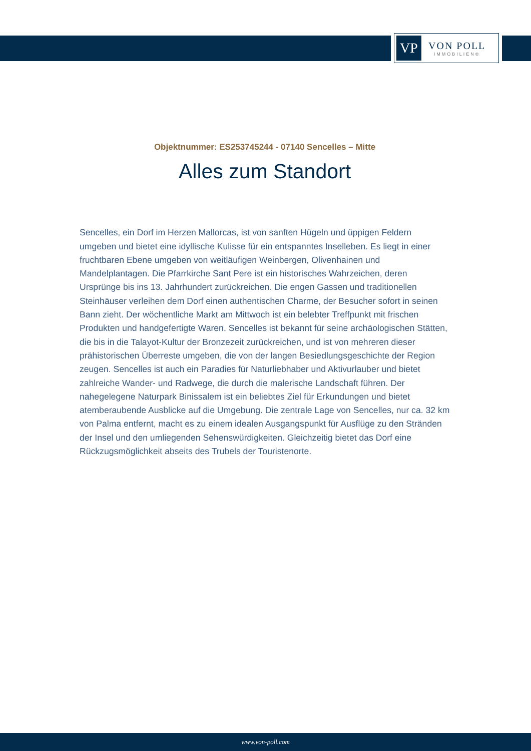VP
VON POLL
IMMOBILIEN®
Objektnummer: ES253745244 - 07140 Sencelles – Mitte
Alles zum Standort
Sencelles, ein Dorf im Herzen Mallorcas, ist von sanften Hügeln und üppigen Feldern umgeben und bietet eine idyllische Kulisse für ein entspanntes Inselleben. Es liegt in einer fruchtbaren Ebene umgeben von weitläufigen Weinbergen, Olivenhainen und Mandelplantagen. Die Pfarrkirche Sant Pere ist ein historisches Wahrzeichen, deren Ursprünge bis ins 13. Jahrhundert zurückreichen. Die engen Gassen und traditionellen Steinhäuser verleihen dem Dorf einen authentischen Charme, der Besucher sofort in seinen Bann zieht. Der wöchentliche Markt am Mittwoch ist ein belebter Treffpunkt mit frischen Produkten und handgefertigte Waren. Sencelles ist bekannt für seine archäologischen Stätten, die bis in die Talayot-Kultur der Bronzezeit zurückreichen, und ist von mehreren dieser prähistorischen Überreste umgeben, die von der langen Besiedlungsgeschichte der Region zeugen. Sencelles ist auch ein Paradies für Naturliebhaber und Aktivurlauber und bietet zahlreiche Wander- und Radwege, die durch die malerische Landschaft führen. Der nahegelegene Naturpark Binissalem ist ein beliebtes Ziel für Erkundungen und bietet atemberaubende Ausblicke auf die Umgebung. Die zentrale Lage von Sencelles, nur ca. 32 km von Palma entfernt, macht es zu einem idealen Ausgangspunkt für Ausflüge zu den Stränden der Insel und den umliegenden Sehenswürdigkeiten. Gleichzeitig bietet das Dorf eine Rückzugsmöglichkeit abseits des Trubels der Touristenorte.
www.von-poll.com